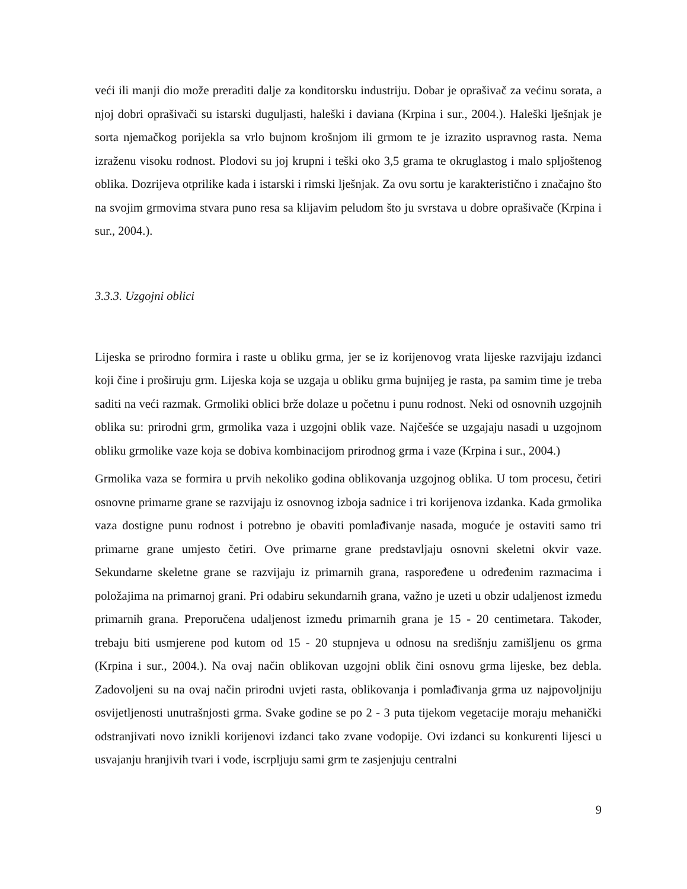veći ili manji dio može preraditi dalje za konditorsku industriju. Dobar je oprašivač za većinu sorata, a njoj dobri oprašivači su istarski duguljasti, haleški i daviana (Krpina i sur., 2004.). Haleški lješnjak je sorta njemačkog porijekla sa vrlo bujnom krošnjom ili grmom te je izrazito uspravnog rasta. Nema izraženu visoku rodnost. Plodovi su joj krupni i teški oko 3,5 grama te okruglastog i malo spljoštenog oblika. Dozrijeva otprilike kada i istarski i rimski lješnjak. Za ovu sortu je karakteristično i značajno što na svojim grmovima stvara puno resa sa klijavim peludom što ju svrstava u dobre oprašivače (Krpina i sur., 2004.).
3.3.3. Uzgojni oblici
Lijeska se prirodno formira i raste u obliku grma, jer se iz korijenovog vrata lijeske razvijaju izdanci koji čine i proširuju grm. Lijeska koja se uzgaja u obliku grma bujnijeg je rasta, pa samim time je treba saditi na veći razmak. Grmoliki oblici brže dolaze u početnu i punu rodnost. Neki od osnovnih uzgojnih oblika su: prirodni grm, grmolika vaza i uzgojni oblik vaze. Najčešće se uzgajaju nasadi u uzgojnom obliku grmolike vaze koja se dobiva kombinacijom prirodnog grma i vaze (Krpina i sur., 2004.)
Grmolika vaza se formira u prvih nekoliko godina oblikovanja uzgojnog oblika. U tom procesu, četiri osnovne primarne grane se razvijaju iz osnovnog izboja sadnice i tri korijenova izdanka. Kada grmolika vaza dostigne punu rodnost i potrebno je obaviti pomlađivanje nasada, moguće je ostaviti samo tri primarne grane umjesto četiri. Ove primarne grane predstavljaju osnovni skeletni okvir vaze. Sekundarne skeletne grane se razvijaju iz primarnih grana, raspoređene u određenim razmacima i položajima na primarnoj grani. Pri odabiru sekundarnih grana, važno je uzeti u obzir udaljenost između primarnih grana. Preporučena udaljenost između primarnih grana je 15 - 20 centimetara. Također, trebaju biti usmjerene pod kutom od 15 - 20 stupnjeva u odnosu na središnju zamišljenu os grma (Krpina i sur., 2004.). Na ovaj način oblikovan uzgojni oblik čini osnovu grma lijeske, bez debla. Zadovoljeni su na ovaj način prirodni uvjeti rasta, oblikovanja i pomlađivanja grma uz najpovoljniju osvijetljenosti unutrašnjosti grma. Svake godine se po 2 - 3 puta tijekom vegetacije moraju mehanički odstranjivati novo iznikli korijenovi izdanci tako zvane vodopije. Ovi izdanci su konkurenti lijesci u usvajanju hranjivih tvari i vode, iscrpljuju sami grm te zasjenjuju centralni
9